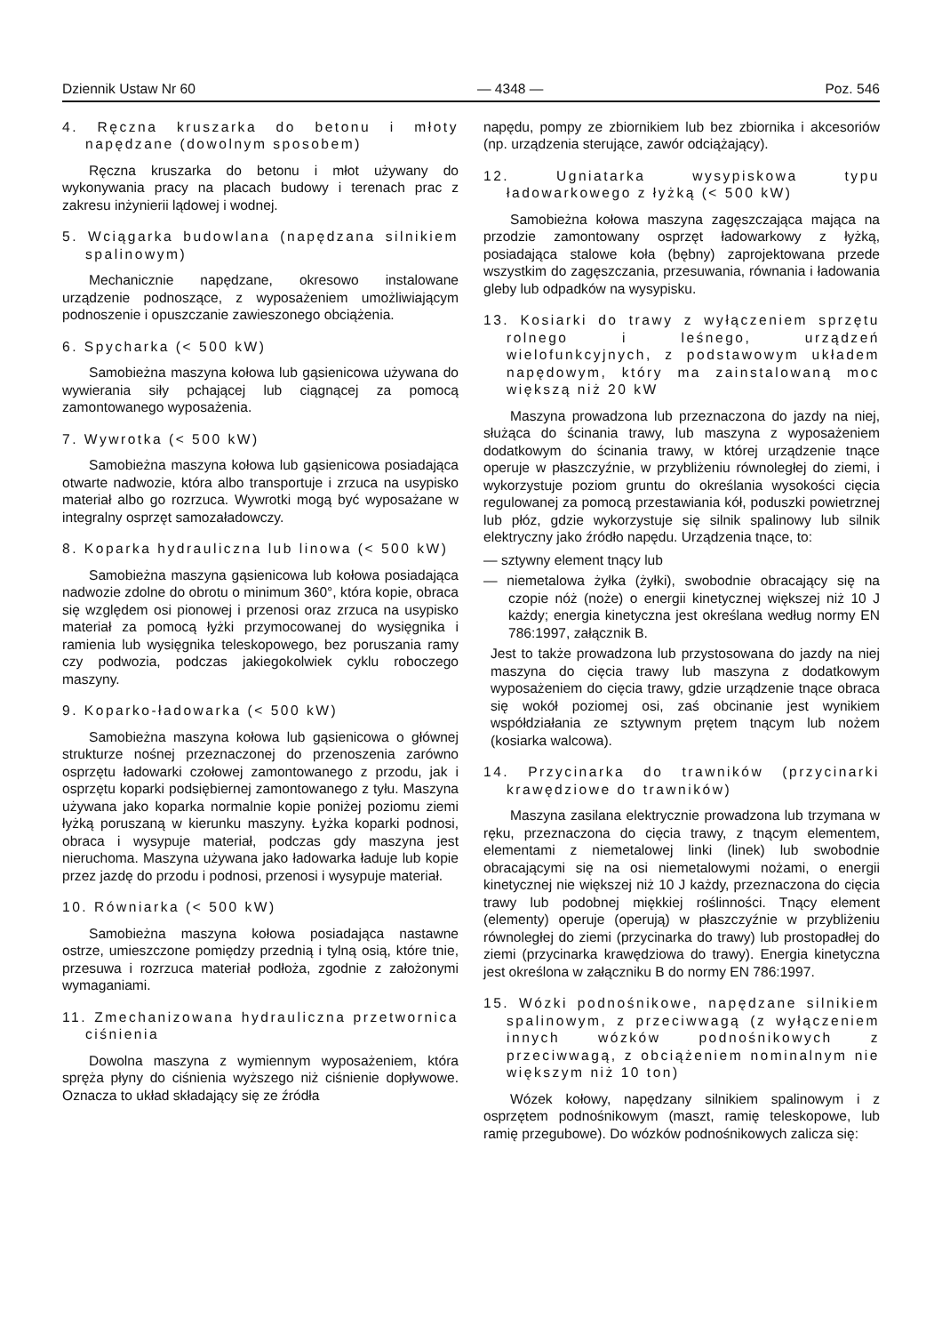Dziennik Ustaw Nr 60 — 4348 — Poz. 546
4. Ręczna kruszarka do betonu i młoty napędzane (dowolnym sposobem)
Ręczna kruszarka do betonu i młot używany do wykonywania pracy na placach budowy i terenach prac z zakresu inżynierii lądowej i wodnej.
5. Wciągarka budowlana (napędzana silnikiem spalinowym)
Mechanicznie napędzane, okresowo instalowane urządzenie podnoszące, z wyposażeniem umożliwiającym podnoszenie i opuszczanie zawieszonego obciążenia.
6. Spycharka (< 500 kW)
Samobieżna maszyna kołowa lub gąsienicowa używana do wywierania siły pchającej lub ciągnącej za pomocą zamontowanego wyposażenia.
7. Wywrotka (< 500 kW)
Samobieżna maszyna kołowa lub gąsienicowa posiadająca otwarte nadwozie, która albo transportuje i zrzuca na usypisko materiał albo go rozrzuca. Wywrotki mogą być wyposażane w integralny osprzęt samozaładowczy.
8. Koparka hydrauliczna lub linowa (< 500 kW)
Samobieżna maszyna gąsienicowa lub kołowa posiadająca nadwozie zdolne do obrotu o minimum 360°, która kopie, obraca się względem osi pionowej i przenosi oraz zrzuca na usypisko materiał za pomocą łyżki przymocowanej do wysięgnika i ramienia lub wysięgnika teleskopowego, bez poruszania ramy czy podwozia, podczas jakiegokolwiek cyklu roboczego maszyny.
9. Koparko-ładowarka (< 500 kW)
Samobieżna maszyna kołowa lub gąsienicowa o głównej strukturze nośnej przeznaczonej do przenoszenia zarówno osprzętu ładowarki czołowej zamontowanego z przodu, jak i osprzętu koparki podsiębiernej zamontowanego z tyłu. Maszyna używana jako koparka normalnie kopie poniżej poziomu ziemi łyżką poruszaną w kierunku maszyny. Łyżka koparki podnosi, obraca i wysypuje materiał, podczas gdy maszyna jest nieruchoma. Maszyna używana jako ładowarka ładuje lub kopie przez jazdę do przodu i podnosi, przenosi i wysypuje materiał.
10. Równiarka (< 500 kW)
Samobieżna maszyna kołowa posiadająca nastawne ostrze, umieszczone pomiędzy przednią i tylną osią, które tnie, przesuwa i rozrzuca materiał podłoża, zgodnie z założonymi wymaganiami.
11. Zmechanizowana hydrauliczna przetwornica ciśnienia
Dowolna maszyna z wymiennym wyposażeniem, która spręża płyny do ciśnienia wyższego niż ciśnienie dopływowe. Oznacza to układ składający się ze źródła
napędu, pompy ze zbiornikiem lub bez zbiornika i akcesoriów (np. urządzenia sterujące, zawór odciążający).
12. Ugniatarka wysypiskowa typu ładowarkowego z łyżką (< 500 kW)
Samobieżna kołowa maszyna zagęszczająca mająca na przodzie zamontowany osprzęt ładowarkowy z łyżką, posiadająca stalowe koła (bębny) zaprojektowana przede wszystkim do zagęszczania, przesuwania, równania i ładowania gleby lub odpadków na wysypisku.
13. Kosiarki do trawy z wyłączeniem sprzętu rolnego i leśnego, urządzeń wielofunkcyjnych, z podstawowym układem napędowym, który ma zainstalowaną moc większą niż 20 kW
Maszyna prowadzona lub przeznaczona do jazdy na niej, służąca do ścinania trawy, lub maszyna z wyposażeniem dodatkowym do ścinania trawy, w której urządzenie tnące operuje w płaszczyźnie, w przybliżeniu równoległej do ziemi, i wykorzystuje poziom gruntu do określania wysokości cięcia regulowanej za pomocą przestawiania kół, poduszki powietrznej lub płóz, gdzie wykorzystuje się silnik spalinowy lub silnik elektryczny jako źródło napędu. Urządzenia tnące, to:
— sztywny element tnący lub
— niemetalowa żyłka (żyłki), swobodnie obracający się na czopie nóż (noże) o energii kinetycznej większej niż 10 J każdy; energia kinetyczna jest określana według normy EN 786:1997, załącznik B.
Jest to także prowadzona lub przystosowana do jazdy na niej maszyna do cięcia trawy lub maszyna z dodatkowym wyposażeniem do cięcia trawy, gdzie urządzenie tnące obraca się wokół poziomej osi, zaś obcinanie jest wynikiem współdziałania ze sztywnym prętem tnącym lub nożem (kosiarka walcowa).
14. Przycinarka do trawników (przycinarki krawędziowe do trawników)
Maszyna zasilana elektrycznie prowadzona lub trzymana w ręku, przeznaczona do cięcia trawy, z tnącym elementem, elementami z niemetalowej linki (linek) lub swobodnie obracającymi się na osi niemetalowymi nożami, o energii kinetycznej nie większej niż 10 J każdy, przeznaczona do cięcia trawy lub podobnej miękkiej roślinności. Tnący element (elementy) operuje (operują) w płaszczyźnie w przybliżeniu równoległej do ziemi (przycinarka do trawy) lub prostopadłej do ziemi (przycinarka krawędziowa do trawy). Energia kinetyczna jest określona w załączniku B do normy EN 786:1997.
15. Wózki podnośnikowe, napędzane silnikiem spalinowym, z przeciwwagą (z wyłączeniem innych wózków podnośnikowych z przeciwwagą, z obciążeniem nominalnym nie większym niż 10 ton)
Wózek kołowy, napędzany silnikiem spalinowym i z osprzętem podnośnikowym (maszt, ramię teleskopowe, lub ramię przegubowe). Do wózków podnośnikowych zalicza się: